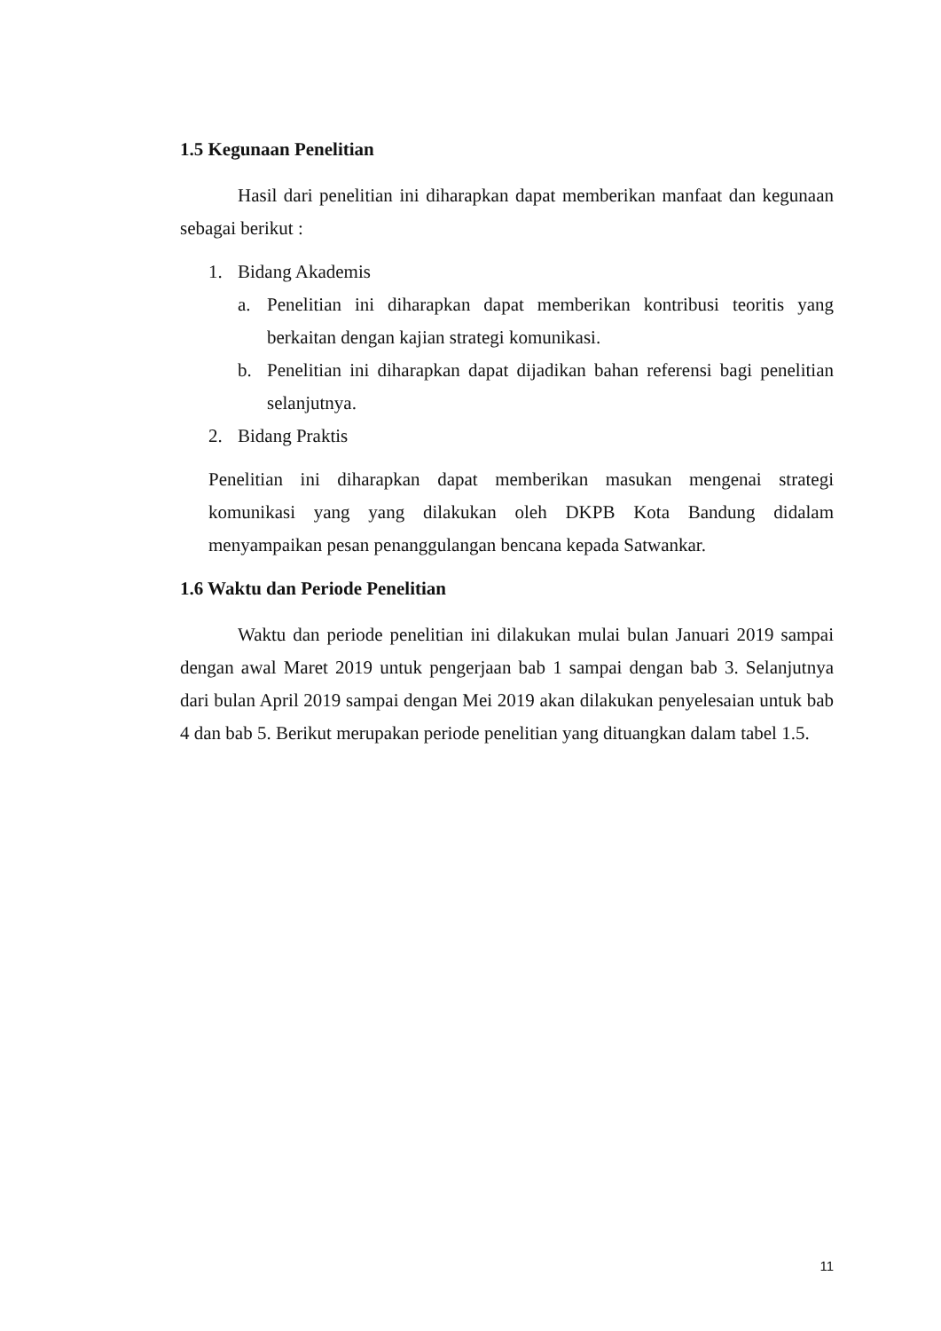1.5 Kegunaan Penelitian
Hasil dari penelitian ini diharapkan dapat memberikan manfaat dan kegunaan sebagai berikut :
1. Bidang Akademis
a. Penelitian ini diharapkan dapat memberikan kontribusi teoritis yang berkaitan dengan kajian strategi komunikasi.
b. Penelitian ini diharapkan dapat dijadikan bahan referensi bagi penelitian selanjutnya.
2. Bidang Praktis
Penelitian ini diharapkan dapat memberikan masukan mengenai strategi komunikasi yang yang dilakukan oleh DKPB Kota Bandung didalam menyampaikan pesan penanggulangan bencana kepada Satwankar.
1.6 Waktu dan Periode Penelitian
Waktu dan periode penelitian ini dilakukan mulai bulan Januari 2019 sampai dengan awal Maret 2019 untuk pengerjaan bab 1 sampai dengan bab 3. Selanjutnya dari bulan April 2019 sampai dengan Mei 2019 akan dilakukan penyelesaian untuk bab 4 dan bab 5. Berikut merupakan periode penelitian yang dituangkan dalam tabel 1.5.
11